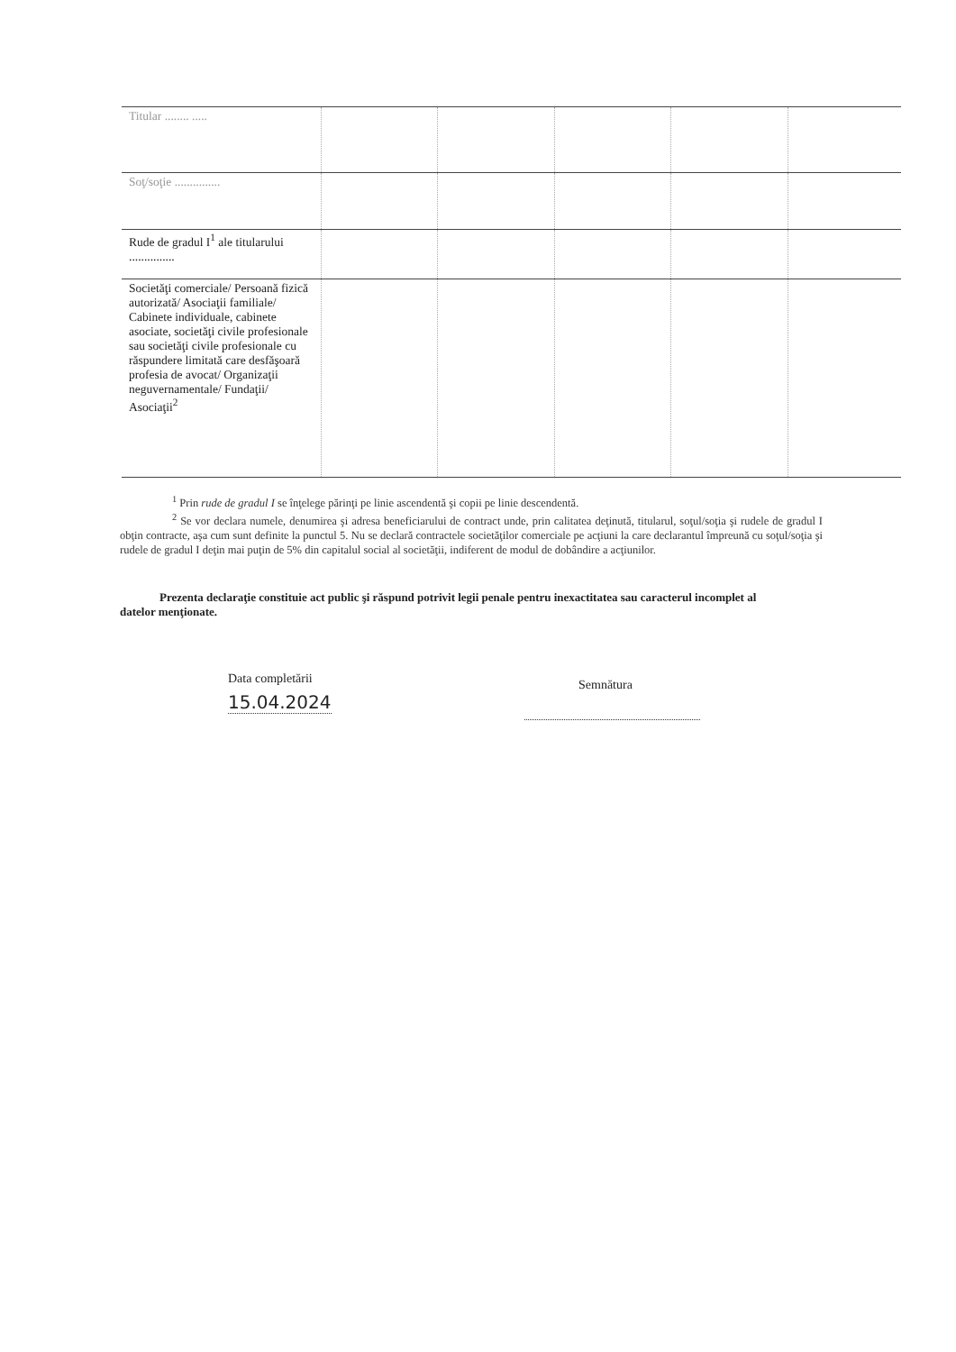| Titular ........ ..... | | | | | |
| Soţ/soţie ............... | | | | | |
| Rude de gradul I<sup>1</sup> ale titularului ............... | | | | | |
| Societăţi comerciale/ Persoană fizică autorizată/ Asociaţii familiale/ Cabinete individuale, cabinete asociate, societăţi civile profesionale sau societăţi civile profesionale cu răspundere limitată care desfăşoară profesia de avocat/ Organizaţii neguvernamentale/ Fundaţii/ Asociaţii<sup>2</sup> | | | | | |
<sup>1</sup> Prin rude de gradul I se înţelege părinţi pe linie ascendentă şi copii pe linie descendentă.
<sup>2</sup> Se vor declara numele, denumirea şi adresa beneficiarului de contract unde, prin calitatea deţinută, titularul, soţul/soţia şi rudele de gradul I obţin contracte, aşa cum sunt definite la punctul 5. Nu se declară contractele societăţilor comerciale pe acţiuni la care declarantul împreună cu soţul/soţia şi rudele de gradul I deţin mai puţin de 5% din capitalul social al societăţii, indiferent de modul de dobândire a acţiunilor.
Prezenta declaraţie constituie act public şi răspund potrivit legii penale pentru inexactitatea sau caracterul incomplet al datelor menţionate.
Data completării
15.04.2024
Semnătura